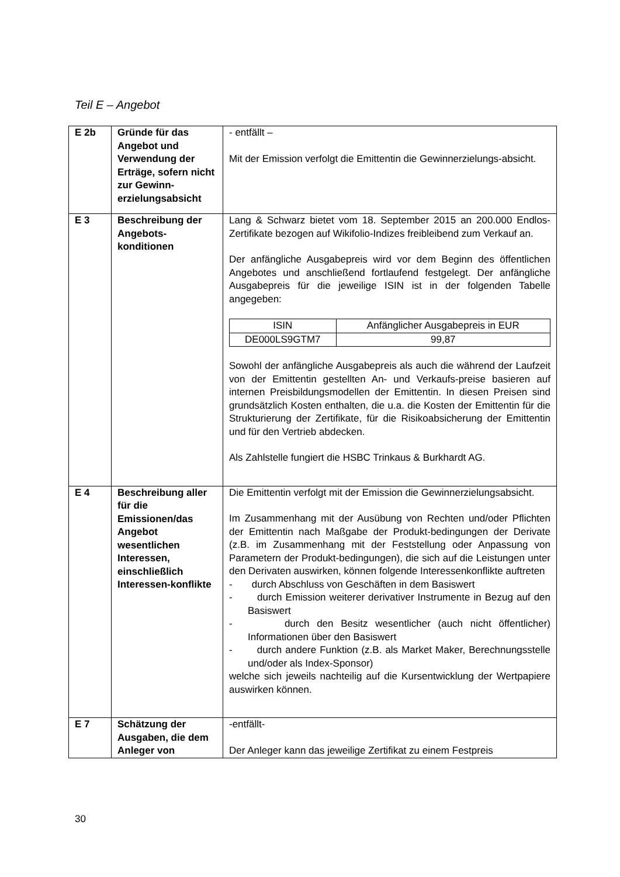Teil E – Angebot
| E 2b | Gründe für das Angebot und Verwendung der Erträge, sofern nicht zur Gewinn-erzielungsabsicht | - entfällt – Mit der Emission verfolgt die Emittentin die Gewinnerzielungs-absicht. |
| E 3 | Beschreibung der Angebots-konditionen | Lang & Schwarz bietet vom 18. September 2015 an 200.000 Endlos-Zertifikate bezogen auf Wikifolio-Indizes freibleibend zum Verkauf an. Der anfängliche Ausgabepreis wird vor dem Beginn des öffentlichen Angebotes und anschließend fortlaufend festgelegt. Der anfängliche Ausgabepreis für die jeweilige ISIN ist in der folgenden Tabelle angegeben: / ISIN / Anfänglicher Ausgabepreis in EUR / / --- / --- / / DE000LS9GTM7 / 99,87 / Sowohl der anfängliche Ausgabepreis als auch die während der Laufzeit von der Emittentin gestellten An- und Verkaufs-preise basieren auf internen Preisbildungsmodellen der Emittentin. In diesen Preisen sind grundsätzlich Kosten enthalten, die u.a. die Kosten der Emittentin für die Strukturierung der Zertifikate, für die Risikoabsicherung der Emittentin und für den Vertrieb abdecken. Als Zahlstelle fungiert die HSBC Trinkaus & Burkhardt AG. |
| E 4 | Beschreibung aller für die Emissionen/das Angebot wesentlichen Interessen, einschließlich Interessen-konflikte | Die Emittentin verfolgt mit der Emission die Gewinnerzielungsabsicht. Im Zusammenhang mit der Ausübung von Rechten und/oder Pflichten der Emittentin nach Maßgabe der Produkt-bedingungen der Derivate (z.B. im Zusammenhang mit der Feststellung oder Anpassung von Parametern der Produkt-bedingungen), die sich auf die Leistungen unter den Derivaten auswirken, können folgende Interessenkonflikte auftreten - durch Abschluss von Geschäften in dem Basiswert - durch Emission weiterer derivativer Instrumente in Bezug auf den Basiswert - durch den Besitz wesentlicher (auch nicht öffentlicher) Informationen über den Basiswert - durch andere Funktion (z.B. als Market Maker, Berechnungsstelle und/oder als Index-Sponsor) welche sich jeweils nachteilig auf die Kursentwicklung der Wertpapiere auswirken können. |
| E 7 | Schätzung der Ausgaben, die dem Anleger von | -entfällt- Der Anleger kann das jeweilige Zertifikat zu einem Festpreis |
30